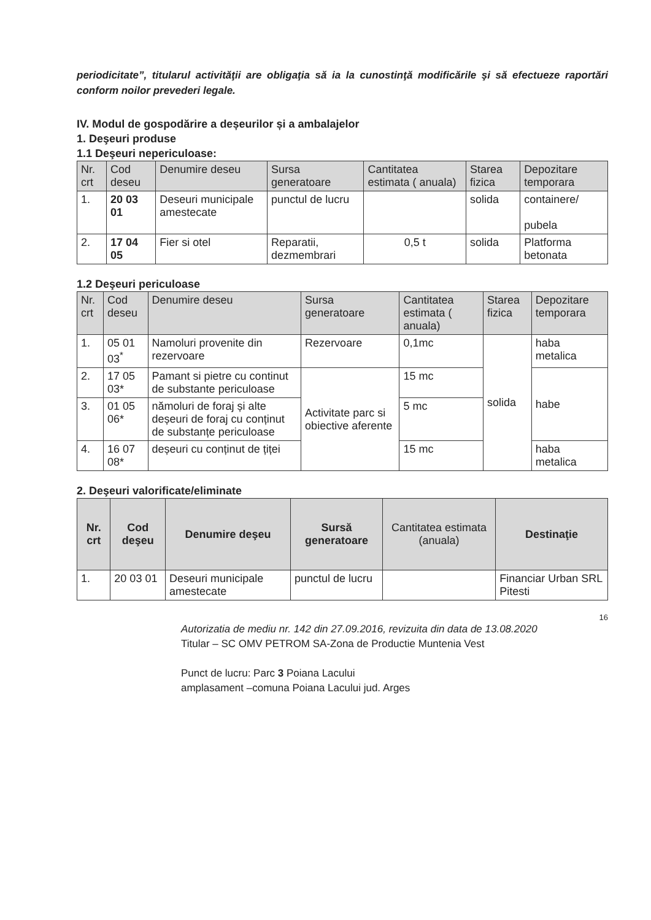periodicitate”, titularul activităţii are obligaţia să ia la cunostinţă modificările şi să efectueze raportări conform noilor prevederi legale.
IV. Modul de gospodărire a deșeurilor și a ambalajelor
1. Deşeuri produse
1.1 Deşeuri nepericuloase:
| Nr. crt | Cod deseu | Denumire deseu | Sursa generatoare | Cantitatea estimata ( anuala) | Starea fizica | Depozitare temporara |
| --- | --- | --- | --- | --- | --- | --- |
| 1. | 20 03 01 | Deseuri municipale amestecate | punctul de lucru | | solida | containere/ pubela |
| 2. | 17 04 05 | Fier si otel | Reparatii, dezmembrari | 0,5 t | solida | Platforma betonata |
1.2 Deşeuri periculoase
| Nr. crt | Cod deseu | Denumire deseu | Sursa generatoare | Cantitatea estimata ( anuala) | Starea fizica | Depozitare temporara |
| --- | --- | --- | --- | --- | --- | --- |
| 1. | 05 01 03<sup>*</sup> | Namoluri provenite din rezervoare | Rezervoare | 0,1mc | solida | haba metalica |
| 2. | 17 05 03* | Pamant si pietre cu continut de substante periculoase | Activitate parc si obiective aferente | 15 mc | | habe |
| 3. | 01 05 06* | nămoluri de foraj și alte deșeuri de foraj cu conținut de substanțe periculoase | | 5 mc | | |
| 4. | 16 07 08* | deșeuri cu conținut de țiței | | 15 mc | | haba metalica |
2. Deşeuri valorificate/eliminate
| Nr. crt | Cod deşeu | Denumire deşeu | Sursă generatoare | Cantitatea estimata (anuala) | Destinaţie |
| --- | --- | --- | --- | --- | --- |
| 1. | 20 03 01 | Deseuri municipale amestecate | punctul de lucru | | Financiar Urban SRL Pitesti |
16
Autorizatia de mediu nr. 142 din 27.09.2016, revizuita din data de 13.08.2020
Titular – SC OMV PETROM SA-Zona de Productie Muntenia Vest
Punct de lucru: Parc 3 Poiana Lacului
amplasament –comuna Poiana Lacului jud. Arges